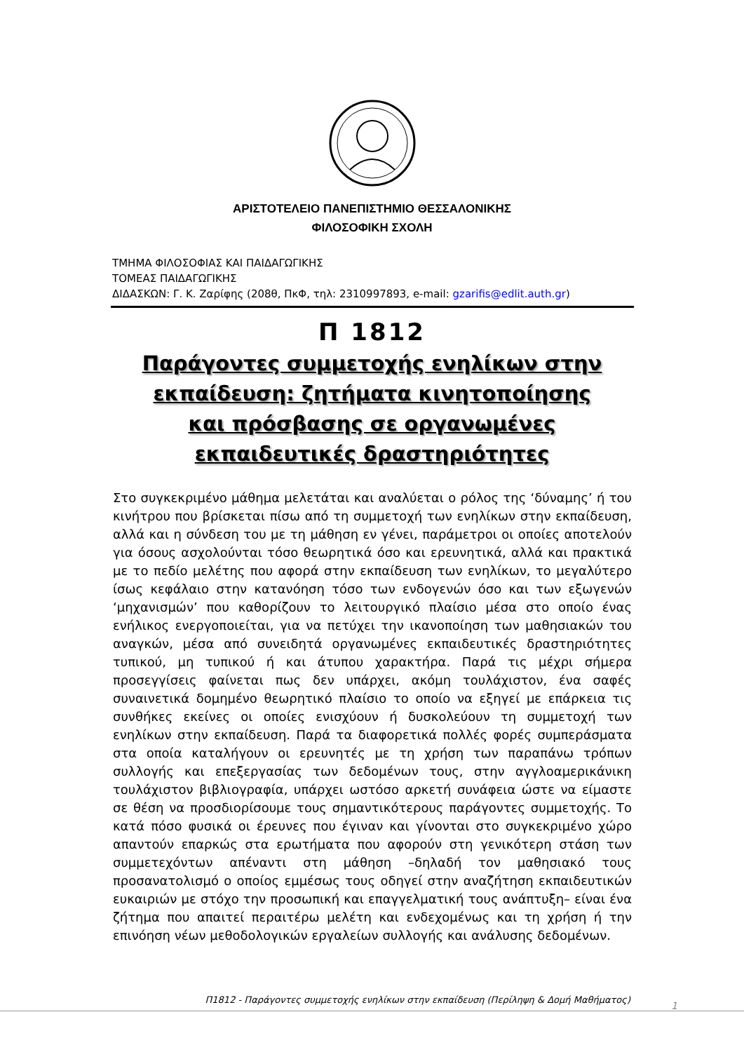ΑΡΙΣΤΟΤΕΛΕΙΟ ΠΑΝΕΠΙΣΤΗΜΙΟ ΘΕΣΣΑΛΟΝΙΚΗΣ
ΦΙΛΟΣΟΦΙΚΗ ΣΧΟΛΗ
ΤΜΗΜΑ ΦΙΛΟΣΟΦΙΑΣ ΚΑΙ ΠΑΙΔΑΓΩΓΙΚΗΣ
ΤΟΜΕΑΣ ΠΑΙΔΑΓΩΓΙΚΗΣ
ΔΙΔΑΣΚΩΝ: Γ. Κ. Ζαρίφης (208θ, ΠκΦ, τηλ: 2310997893, e-mail: gzarifis@edlit.auth.gr)
Π 1812
Παράγοντες συμμετοχής ενηλίκων στην εκπαίδευση: ζητήματα κινητοποίησης και πρόσβασης σε οργανωμένες εκπαιδευτικές δραστηριότητες
Στο συγκεκριμένο μάθημα μελετάται και αναλύεται ο ρόλος της ‘δύναμης’ ή του κινήτρου που βρίσκεται πίσω από τη συμμετοχή των ενηλίκων στην εκπαίδευση, αλλά και η σύνδεση του με τη μάθηση εν γένει, παράμετροι οι οποίες αποτελούν για όσους ασχολούνται τόσο θεωρητικά όσο και ερευνητικά, αλλά και πρακτικά με το πεδίο μελέτης που αφορά στην εκπαίδευση των ενηλίκων, το μεγαλύτερο ίσως κεφάλαιο στην κατανόηση τόσο των ενδογενών όσο και των εξωγενών ‘μηχανισμών’ που καθορίζουν το λειτουργικό πλαίσιο μέσα στο οποίο ένας ενήλικος ενεργοποιείται, για να πετύχει την ικανοποίηση των μαθησιακών του αναγκών, μέσα από συνειδητά οργανωμένες εκπαιδευτικές δραστηριότητες τυπικού, μη τυπικού ή και άτυπου χαρακτήρα. Παρά τις μέχρι σήμερα προσεγγίσεις φαίνεται πως δεν υπάρχει, ακόμη τουλάχιστον, ένα σαφές συναινετικά δομημένο θεωρητικό πλαίσιο το οποίο να εξηγεί με επάρκεια τις συνθήκες εκείνες οι οποίες ενισχύουν ή δυσκολεύουν τη συμμετοχή των ενηλίκων στην εκπαίδευση. Παρά τα διαφορετικά πολλές φορές συμπεράσματα στα οποία καταλήγουν οι ερευνητές με τη χρήση των παραπάνω τρόπων συλλογής και επεξεργασίας των δεδομένων τους, στην αγγλοαμερικάνικη τουλάχιστον βιβλιογραφία, υπάρχει ωστόσο αρκετή συνάφεια ώστε να είμαστε σε θέση να προσδιορίσουμε τους σημαντικότερους παράγοντες συμμετοχής. Το κατά πόσο φυσικά οι έρευνες που έγιναν και γίνονται στο συγκεκριμένο χώρο απαντούν επαρκώς στα ερωτήματα που αφορούν στη γενικότερη στάση των συμμετεχόντων απέναντι στη μάθηση –δηλαδή τον μαθησιακό τους προσανατολισμό ο οποίος εμμέσως τους οδηγεί στην αναζήτηση εκπαιδευτικών ευκαιριών με στόχο την προσωπική και επαγγελματική τους ανάπτυξη– είναι ένα ζήτημα που απαιτεί περαιτέρω μελέτη και ενδεχομένως και τη χρήση ή την επινόηση νέων μεθοδολογικών εργαλείων συλλογής και ανάλυσης δεδομένων.
Π1812 - Παράγοντες συμμετοχής ενηλίκων στην εκπαίδευση (Περίληψη & Δομή Μαθήματος)
1